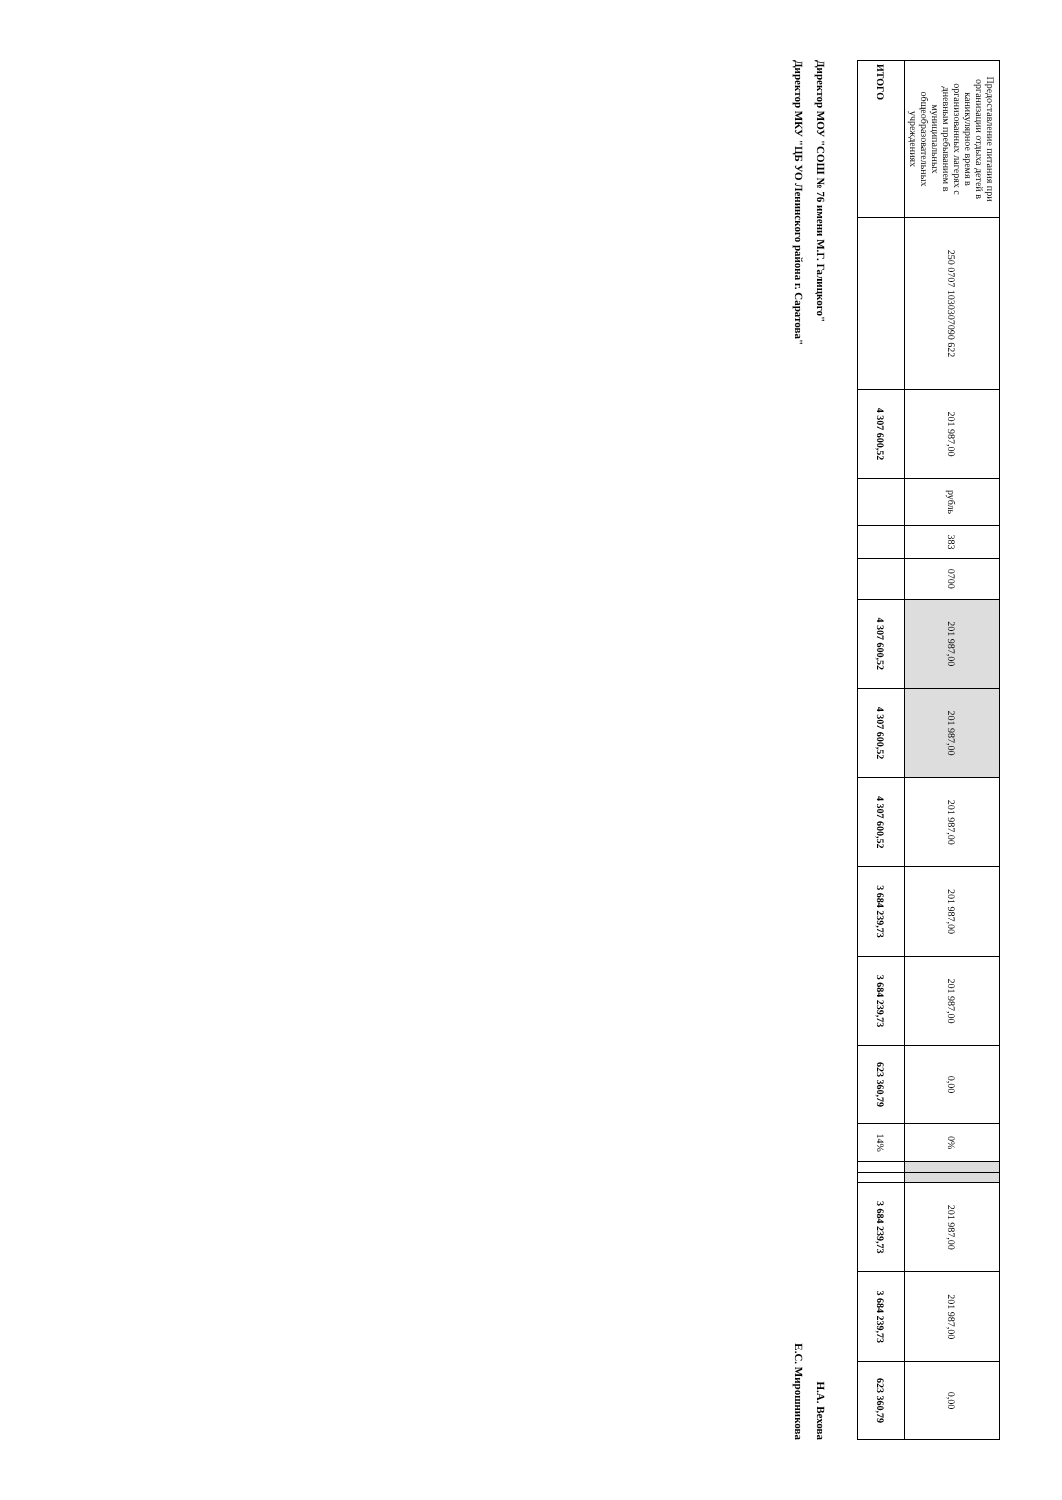| Предоставление питания при организации отдыха детей в каникулярное время в организованных лагерях с дневным пребыванием в муниципальных общеобразовательных учреждениях | 250 0707 1030307090 622 | 201 987,00 | рубль | 383 | 0700 | 201 987,00 | 201 987,00 | 201 987,00 | 201 987,00 | 201 987,00 | 0,00 | 0% | | | 201 987,00 | 201 987,00 | 0,00 |
| ИТОГО | | 4 307 600,52 | | | | 4 307 600,52 | 4 307 600,52 | 4 307 600,52 | 3 684 239,73 | 3 684 239,73 | 623 360,79 | 14% | | | 3 684 239,73 | 3 684 239,73 | 623 360,79 |
Директор МОУ "СОШ № 76 имени М.Г. Галицкого" Н.А. Вехова
Директор МКУ "ЦБ УО Ленинского района г. Саратова" Е.С. Мирошникова